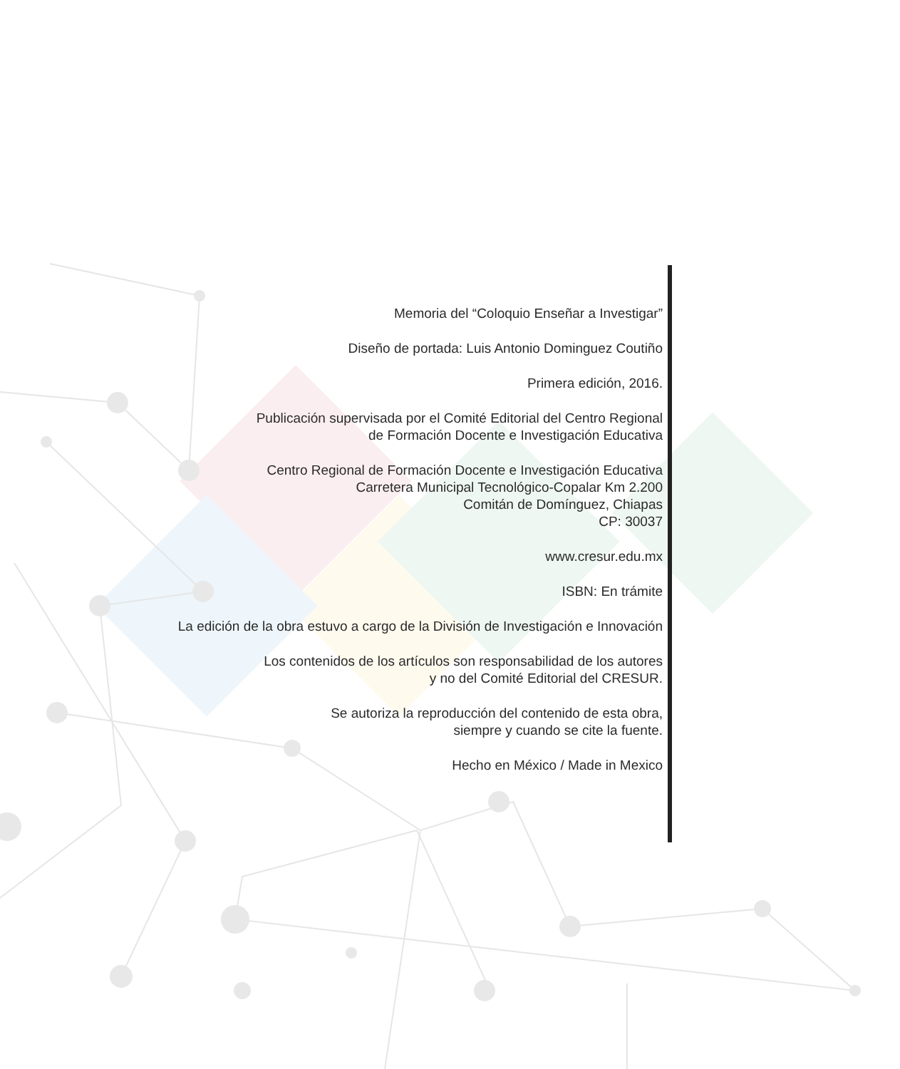Memoria del “Coloquio Enseñar a Investigar”
Diseño de portada: Luis Antonio Dominguez Coutiño
Primera edición, 2016.
Publicación supervisada por el Comité Editorial del Centro Regional
de Formación Docente e Investigación Educativa
Centro Regional de Formación Docente e Investigación Educativa
Carretera Municipal Tecnológico-Copalar Km 2.200
Comitán de Domínguez, Chiapas
CP: 30037
www.cresur.edu.mx
ISBN: En trámite
La edición de la obra estuvo a cargo de la División de Investigación e Innovación
Los contenidos de los artículos son responsabilidad de los autores
y no del Comité Editorial del CRESUR.
Se autoriza la reproducción del contenido de esta obra,
siempre y cuando se cite la fuente.
Hecho en México / Made in Mexico